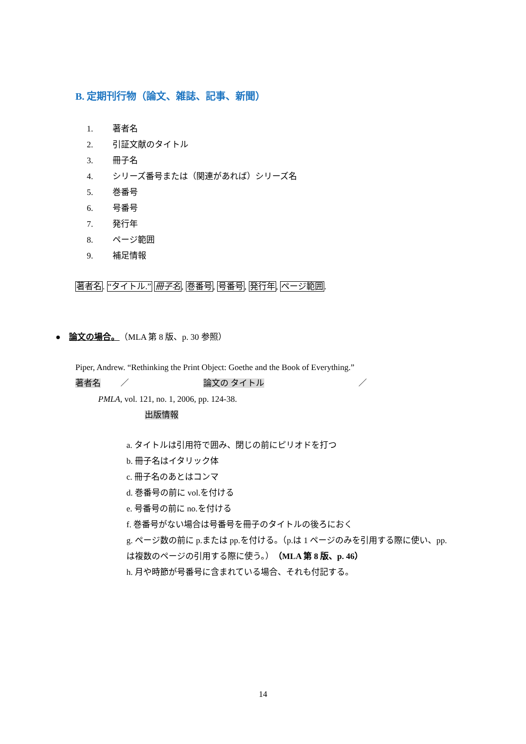B. 定期刊行物（論文、雑誌、記事、新聞）
1. 著者名
2. 引証文献のタイトル
3. 冊子名
4. シリーズ番号または（関連があれば）シリーズ名
5. 巻番号
6. 号番号
7. 発行年
8. ページ範囲
9. 補足情報
著者名. “タイトル.” 冊子名, 巻番号, 号番号, 発行年, ページ範囲.
● 論文の場合。（MLA 第 8 版、p. 30 参照）
Piper, Andrew. “Rethinking the Print Object: Goethe and the Book of Everything.”
著者名 ／ 論文の タイトル ／
PMLA, vol. 121, no. 1, 2006, pp. 124-38.
出版情報
a. タイトルは引用符で囲み、閉じの前にピリオドを打つ
b. 冊子名はイタリック体
c. 冊子名のあとはコンマ
d. 巻番号の前に vol.を付ける
e. 号番号の前に no.を付ける
f. 巻番号がない場合は号番号を冊子のタイトルの後ろにおく
g. ページ数の前に p.または pp.を付ける。（p.は 1 ページのみを引用する際に使い、pp.は複数のページの引用する際に使う。）（MLA 第 8 版、p. 46）
h. 月や時節が号番号に含まれている場合、それも付記する。
14